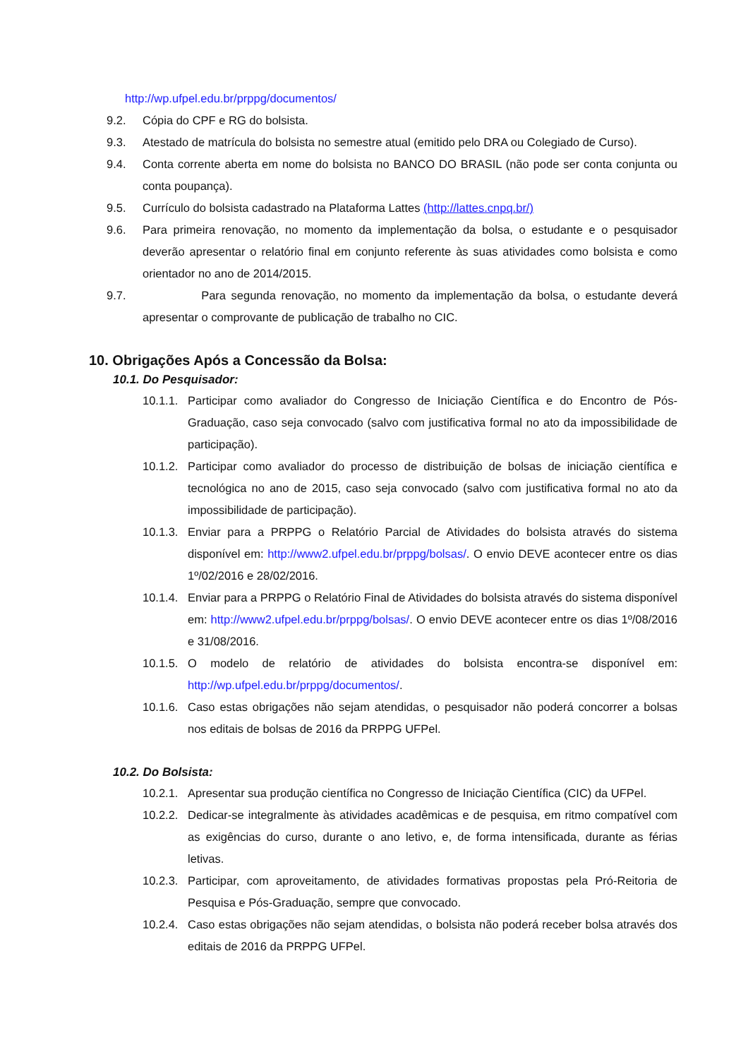http://wp.ufpel.edu.br/prppg/documentos/
9.2. Cópia do CPF e RG do bolsista.
9.3. Atestado de matrícula do bolsista no semestre atual (emitido pelo DRA ou Colegiado de Curso).
9.4. Conta corrente aberta em nome do bolsista no BANCO DO BRASIL (não pode ser conta conjunta ou conta poupança).
9.5. Currículo do bolsista cadastrado na Plataforma Lattes (http://lattes.cnpq.br/)
9.6. Para primeira renovação, no momento da implementação da bolsa, o estudante e o pesquisador deverão apresentar o relatório final em conjunto referente às suas atividades como bolsista e como orientador no ano de 2014/2015.
9.7. Para segunda renovação, no momento da implementação da bolsa, o estudante deverá apresentar o comprovante de publicação de trabalho no CIC.
10. Obrigações Após a Concessão da Bolsa:
10.1. Do Pesquisador:
10.1.1. Participar como avaliador do Congresso de Iniciação Científica e do Encontro de Pós-Graduação, caso seja convocado (salvo com justificativa formal no ato da impossibilidade de participação).
10.1.2. Participar como avaliador do processo de distribuição de bolsas de iniciação científica e tecnológica no ano de 2015, caso seja convocado (salvo com justificativa formal no ato da impossibilidade de participação).
10.1.3. Enviar para a PRPPG o Relatório Parcial de Atividades do bolsista através do sistema disponível em: http://www2.ufpel.edu.br/prppg/bolsas/. O envio DEVE acontecer entre os dias 1º/02/2016 e 28/02/2016.
10.1.4. Enviar para a PRPPG o Relatório Final de Atividades do bolsista através do sistema disponível em: http://www2.ufpel.edu.br/prppg/bolsas/. O envio DEVE acontecer entre os dias 1º/08/2016 e 31/08/2016.
10.1.5. O modelo de relatório de atividades do bolsista encontra-se disponível em: http://wp.ufpel.edu.br/prppg/documentos/.
10.1.6. Caso estas obrigações não sejam atendidas, o pesquisador não poderá concorrer a bolsas nos editais de bolsas de 2016 da PRPPG UFPel.
10.2. Do Bolsista:
10.2.1. Apresentar sua produção científica no Congresso de Iniciação Científica (CIC) da UFPel.
10.2.2. Dedicar-se integralmente às atividades acadêmicas e de pesquisa, em ritmo compatível com as exigências do curso, durante o ano letivo, e, de forma intensificada, durante as férias letivas.
10.2.3. Participar, com aproveitamento, de atividades formativas propostas pela Pró-Reitoria de Pesquisa e Pós-Graduação, sempre que convocado.
10.2.4. Caso estas obrigações não sejam atendidas, o bolsista não poderá receber bolsa através dos editais de 2016 da PRPPG UFPel.